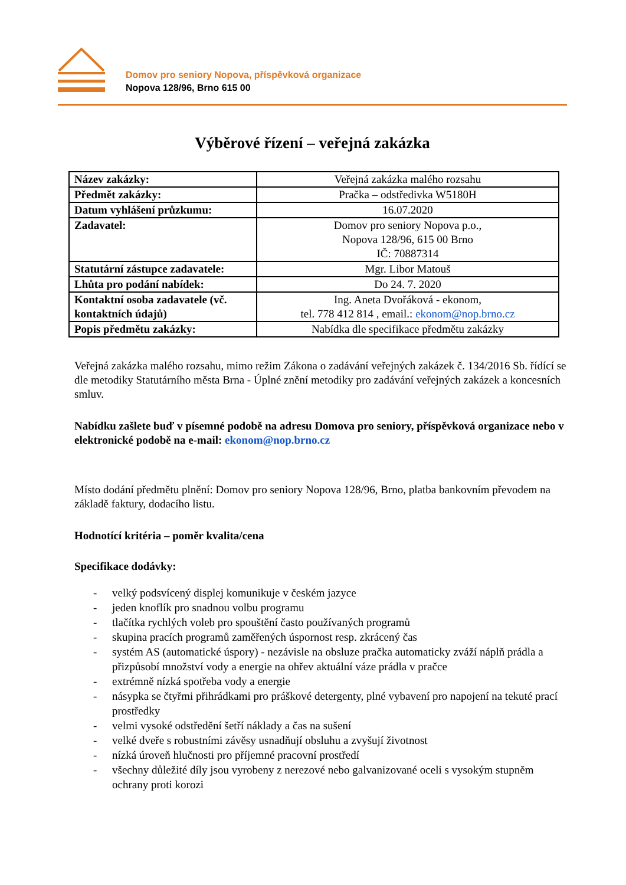Domov pro seniory Nopova, příspěvková organizace
Nopova 128/96, Brno 615 00
Výběrové řízení – veřejná zakázka
| Název zakázky: | Veřejná zakázka malého rozsahu |
| Předmět zakázky: | Pračka – odstředivka W5180H |
| Datum vyhlášení průzkumu: | 16.07.2020 |
| Zadavatel: | Domov pro seniory Nopova p.o., Nopova 128/96, 615 00 Brno IČ: 70887314 |
| Statutární zástupce zadavatele: | Mgr. Libor Matouš |
| Lhůta pro podání nabídek: | Do 24. 7. 2020 |
| Kontaktní osoba zadavatele (vč. kontaktních údajů) | Ing. Aneta Dvořáková - ekonom, tel. 778 412 814 , email.: ekonom@nop.brno.cz |
| Popis předmětu zakázky: | Nabídka dle specifikace předmětu zakázky |
Veřejná zakázka malého rozsahu, mimo režim Zákona o zadávání veřejných zakázek č. 134/2016 Sb. řídící se dle metodiky Statutárního města Brna - Úplné znění metodiky pro zadávání veřejných zakázek a koncesních smluv.
Nabídku zašlete buď v písemné podobě na adresu Domova pro seniory, příspěvková organizace nebo v elektronické podobě na e-mail: ekonom@nop.brno.cz
Místo dodání předmětu plnění: Domov pro seniory Nopova 128/96, Brno, platba bankovním převodem na základě faktury, dodacího listu.
Hodnotící kritéria – poměr kvalita/cena
Specifikace dodávky:
- velký podsvícený displej komunikuje v českém jazyce
- jeden knoflík pro snadnou volbu programu
- tlačítka rychlých voleb pro spouštění často používaných programů
- skupina pracích programů zaměřených úspornost resp. zkrácený čas
- systém AS (automatické úspory) - nezávisle na obsluze pračka automaticky zváží náplň prádla a přizpůsobí množství vody a energie na ohřev aktuální váze prádla v pračce
- extrémně nízká spotřeba vody a energie
- násypka se čtyřmi přihrádkami pro práškové detergenty, plné vybavení pro napojení na tekuté prací prostředky
- velmi vysoké odstředění šetří náklady a čas na sušení
- velké dveře s robustními závěsy usnadňují obsluhu a zvyšují životnost
- nízká úroveň hlučnosti pro příjemné pracovní prostředí
- všechny důležité díly jsou vyrobeny z nerezové nebo galvanizované oceli s vysokým stupněm ochrany proti korozi